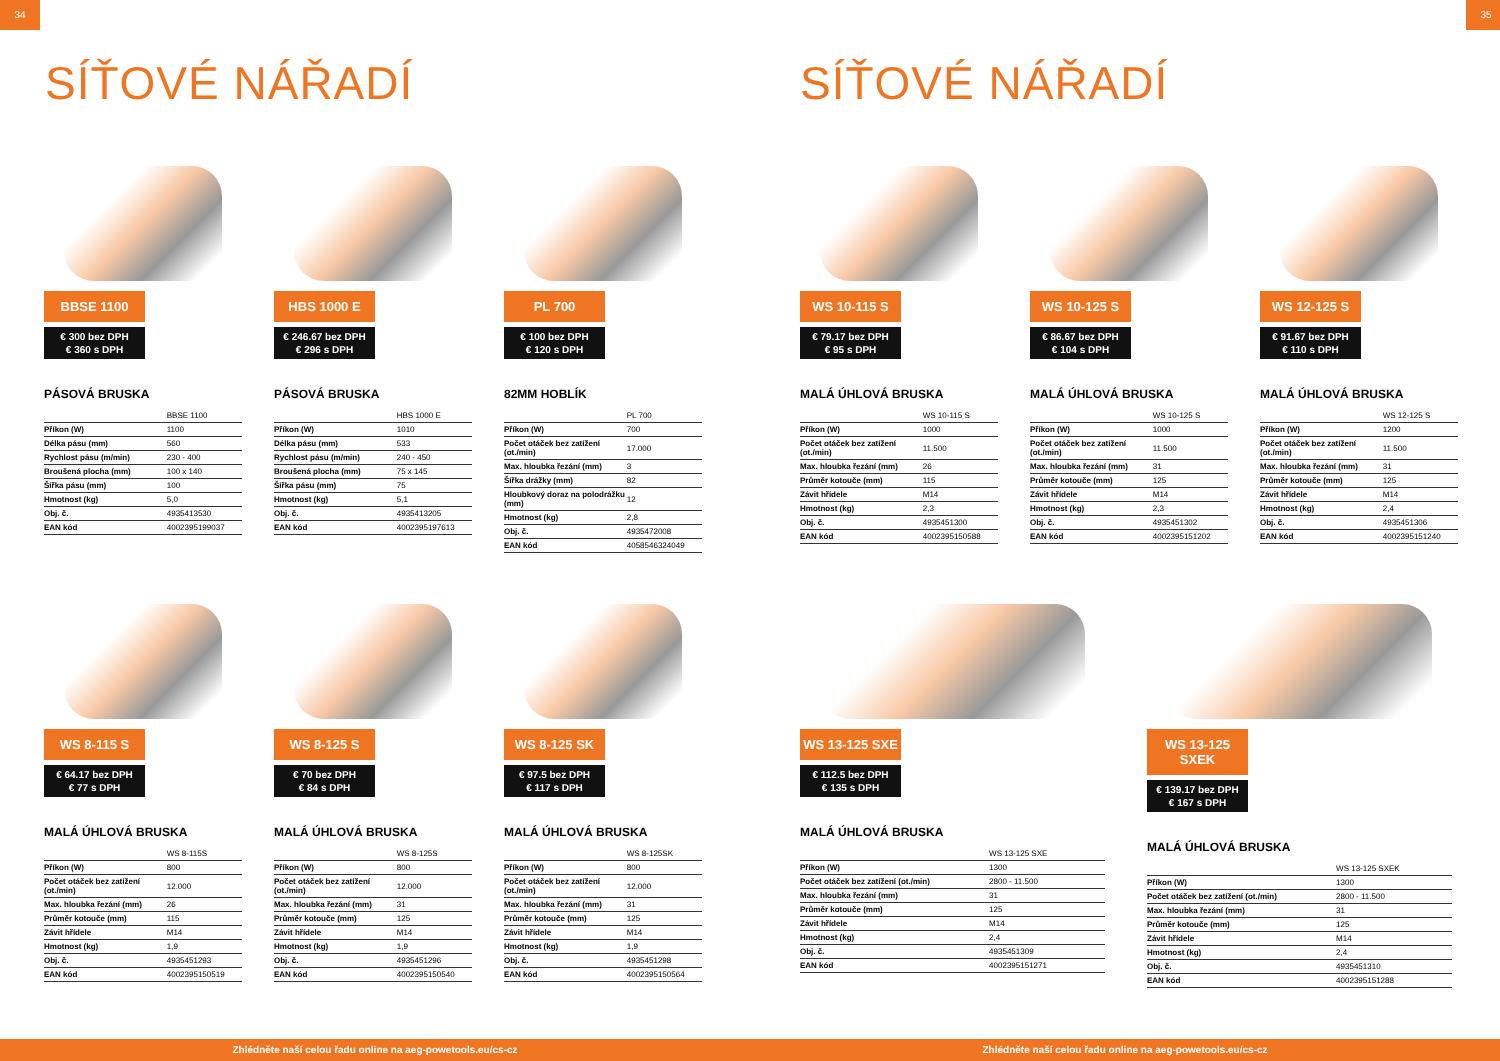34
SÍŤOVÉ NÁŘADÍ
BBSE 1100
€ 300 bez DPH
€ 360 s DPH
PÁSOVÁ BRUSKA
| | BBSE 1100 |
| --- | --- |
| Příkon (W) | 1100 |
| Délka pásu (mm) | 560 |
| Rychlost pásu (m/min) | 230 - 400 |
| Broušená plocha (mm) | 100 x 140 |
| Šířka pásu (mm) | 100 |
| Hmotnost (kg) | 5,0 |
| Obj. č. | 4935413530 |
| EAN kód | 4002395199037 |
HBS 1000 E
€ 246.67 bez DPH
€ 296 s DPH
PÁSOVÁ BRUSKA
| | HBS 1000 E |
| --- | --- |
| Příkon (W) | 1010 |
| Délka pásu (mm) | 533 |
| Rychlost pásu (m/min) | 240 - 450 |
| Broušená plocha (mm) | 75 x 145 |
| Šířka pásu (mm) | 75 |
| Hmotnost (kg) | 5,1 |
| Obj. č. | 4935413205 |
| EAN kód | 4002395197613 |
PL 700
€ 100 bez DPH
€ 120 s DPH
82MM HOBLÍK
| | PL 700 |
| --- | --- |
| Příkon (W) | 700 |
| Počet otáček bez zatížení (ot./min) | 17.000 |
| Max. hloubka řezání (mm) | 3 |
| Šířka drážky (mm) | 82 |
| Hloubkový doraz na polodrážku (mm) | 12 |
| Hmotnost (kg) | 2,8 |
| Obj. č. | 4935472008 |
| EAN kód | 4058546324049 |
WS 8-115 S
€ 64.17 bez DPH
€ 77 s DPH
MALÁ ÚHLOVÁ BRUSKA
| | WS 8-115S |
| --- | --- |
| Příkon (W) | 800 |
| Počet otáček bez zatížení (ot./min) | 12.000 |
| Max. hloubka řezání (mm) | 26 |
| Průměr kotouče (mm) | 115 |
| Závit hřídele | M14 |
| Hmotnost (kg) | 1,9 |
| Obj. č. | 4935451293 |
| EAN kód | 4002395150519 |
WS 8-125 S
€ 70 bez DPH
€ 84 s DPH
MALÁ ÚHLOVÁ BRUSKA
| | WS 8-125S |
| --- | --- |
| Příkon (W) | 800 |
| Počet otáček bez zatížení (ot./min) | 12.000 |
| Max. hloubka řezání (mm) | 31 |
| Průměr kotouče (mm) | 125 |
| Závit hřídele | M14 |
| Hmotnost (kg) | 1,9 |
| Obj. č. | 4935451296 |
| EAN kód | 4002395150540 |
WS 8-125 SK
€ 97.5 bez DPH
€ 117 s DPH
MALÁ ÚHLOVÁ BRUSKA
| | WS 8-125SK |
| --- | --- |
| Příkon (W) | 800 |
| Počet otáček bez zatížení (ot./min) | 12.000 |
| Max. hloubka řezání (mm) | 31 |
| Průměr kotouče (mm) | 125 |
| Závit hřídele | M14 |
| Hmotnost (kg) | 1,9 |
| Obj. č. | 4935451298 |
| EAN kód | 4002395150564 |
35
SÍŤOVÉ NÁŘADÍ
WS 10-115 S
€ 79.17 bez DPH
€ 95 s DPH
MALÁ ÚHLOVÁ BRUSKA
| | WS 10-115 S |
| --- | --- |
| Příkon (W) | 1000 |
| Počet otáček bez zatížení (ot./min) | 11.500 |
| Max. hloubka řezání (mm) | 26 |
| Průměr kotouče (mm) | 115 |
| Závit hřídele | M14 |
| Hmotnost (kg) | 2,3 |
| Obj. č. | 4935451300 |
| EAN kód | 4002395150588 |
WS 10-125 S
€ 86.67 bez DPH
€ 104 s DPH
MALÁ ÚHLOVÁ BRUSKA
| | WS 10-125 S |
| --- | --- |
| Příkon (W) | 1000 |
| Počet otáček bez zatížení (ot./min) | 11.500 |
| Max. hloubka řezání (mm) | 31 |
| Průměr kotouče (mm) | 125 |
| Závit hřídele | M14 |
| Hmotnost (kg) | 2,3 |
| Obj. č. | 4935451302 |
| EAN kód | 4002395151202 |
WS 12-125 S
€ 91.67 bez DPH
€ 110 s DPH
MALÁ ÚHLOVÁ BRUSKA
| | WS 12-125 S |
| --- | --- |
| Příkon (W) | 1200 |
| Počet otáček bez zatížení (ot./min) | 11.500 |
| Max. hloubka řezání (mm) | 31 |
| Průměr kotouče (mm) | 125 |
| Závit hřídele | M14 |
| Hmotnost (kg) | 2,4 |
| Obj. č. | 4935451306 |
| EAN kód | 4002395151240 |
WS 13-125 SXE
€ 112.5 bez DPH
€ 135 s DPH
MALÁ ÚHLOVÁ BRUSKA
| | WS 13-125 SXE |
| --- | --- |
| Příkon (W) | 1300 |
| Počet otáček bez zatížení (ot./min) | 2800 - 11.500 |
| Max. hloubka řezání (mm) | 31 |
| Průměr kotouče (mm) | 125 |
| Závit hřídele | M14 |
| Hmotnost (kg) | 2,4 |
| Obj. č. | 4935451309 |
| EAN kód | 4002395151271 |
WS 13-125 SXEK
€ 139.17 bez DPH
€ 167 s DPH
MALÁ ÚHLOVÁ BRUSKA
| | WS 13-125 SXEK |
| --- | --- |
| Příkon (W) | 1300 |
| Počet otáček bez zatížení (ot./min) | 2800 - 11.500 |
| Max. hloubka řezání (mm) | 31 |
| Průměr kotouče (mm) | 125 |
| Závit hřídele | M14 |
| Hmotnost (kg) | 2,4 |
| Obj. č. | 4935451310 |
| EAN kód | 4002395151288 |
Zhlédněte naší celou řadu online na aeg-powetools.eu/cs-cz Zhlédněte naší celou řadu online na aeg-powetools.eu/cs-cz